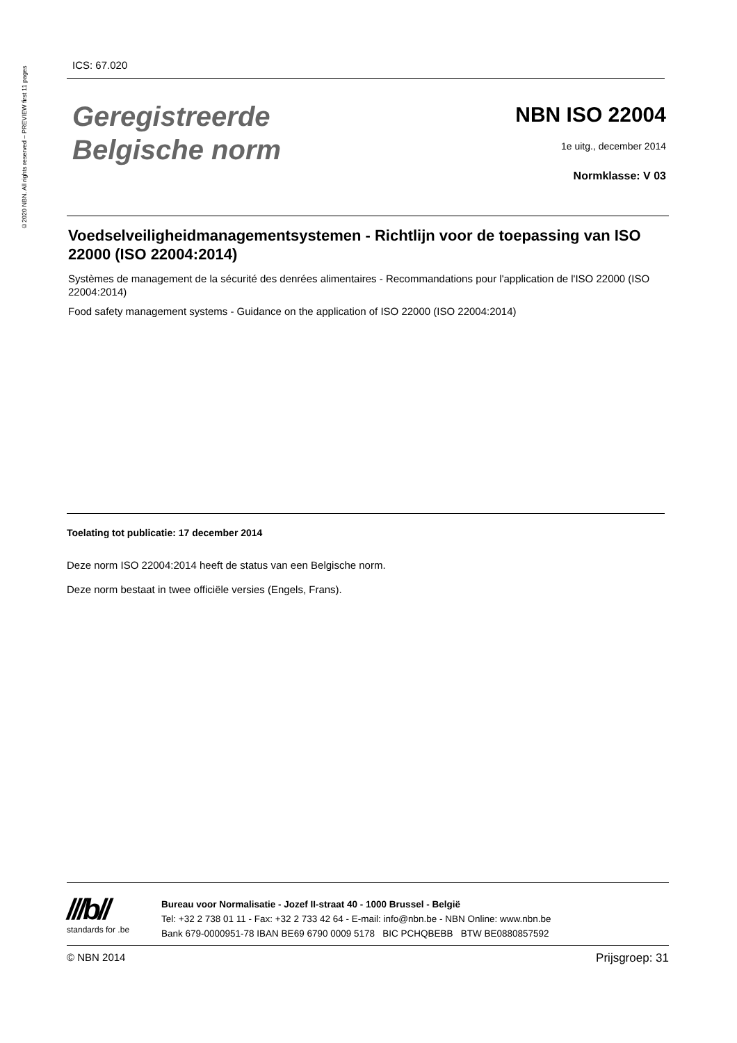©2020 NBN. All rights reserved – PREVIEW first 11 pages
ICS: 67.020
Geregistreerde
Belgische norm
NBN ISO 22004
1e uitg., december 2014
Normklasse: V 03
Voedselveiligheidmanagementsystemen - Richtlijn voor de toepassing van ISO 22000 (ISO 22004:2014)
Systèmes de management de la sécurité des denrées alimentaires - Recommandations pour l'application de l'ISO 22000 (ISO 22004:2014)
Food safety management systems - Guidance on the application of ISO 22000 (ISO 22004:2014)
Toelating tot publicatie: 17 december 2014
Deze norm ISO 22004:2014 heeft de status van een Belgische norm.
Deze norm bestaat in twee officiële versies (Engels, Frans).
///b//
standards for .be
Bureau voor Normalisatie - Jozef II-straat 40 - 1000 Brussel - België
Tel: +32 2 738 01 11 - Fax: +32 2 733 42 64 - E-mail: info@nbn.be - NBN Online: www.nbn.be
Bank 679-0000951-78 IBAN BE69 6790 0009 5178 BIC PCHQBEBB BTW BE0880857592
© NBN 2014 Prijsgroep: 31